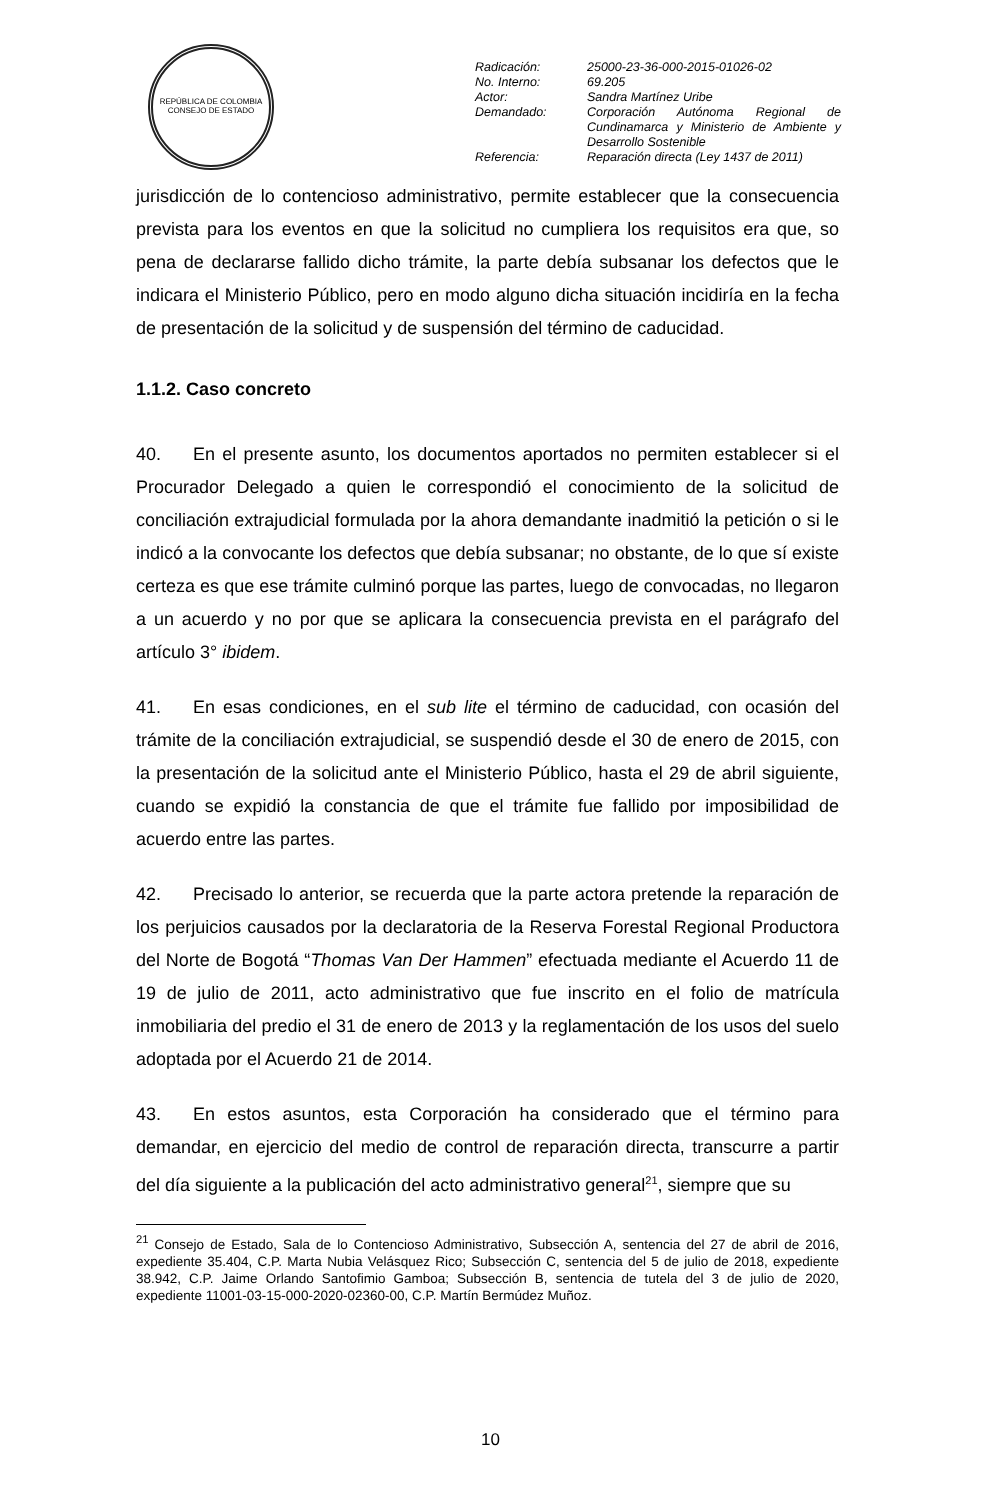REPÚBLICA DE COLOMBIA
CONSEJO DE ESTADO
| Radicación: | 25000-23-36-000-2015-01026-02 |
| No. Interno: | 69.205 |
| Actor: | Sandra Martínez Uribe |
| Demandado: | Corporación Autónoma Regional de Cundinamarca y Ministerio de Ambiente y Desarrollo Sostenible |
| Referencia: | Reparación directa (Ley 1437 de 2011) |
jurisdicción de lo contencioso administrativo, permite establecer que la consecuencia prevista para los eventos en que la solicitud no cumpliera los requisitos era que, so pena de declararse fallido dicho trámite, la parte debía subsanar los defectos que le indicara el Ministerio Público, pero en modo alguno dicha situación incidiría en la fecha de presentación de la solicitud y de suspensión del término de caducidad.
1.1.2. Caso concreto
40. En el presente asunto, los documentos aportados no permiten establecer si el Procurador Delegado a quien le correspondió el conocimiento de la solicitud de conciliación extrajudicial formulada por la ahora demandante inadmitió la petición o si le indicó a la convocante los defectos que debía subsanar; no obstante, de lo que sí existe certeza es que ese trámite culminó porque las partes, luego de convocadas, no llegaron a un acuerdo y no por que se aplicara la consecuencia prevista en el parágrafo del artículo 3° ibidem.
41. En esas condiciones, en el sub lite el término de caducidad, con ocasión del trámite de la conciliación extrajudicial, se suspendió desde el 30 de enero de 2015, con la presentación de la solicitud ante el Ministerio Público, hasta el 29 de abril siguiente, cuando se expidió la constancia de que el trámite fue fallido por imposibilidad de acuerdo entre las partes.
42. Precisado lo anterior, se recuerda que la parte actora pretende la reparación de los perjuicios causados por la declaratoria de la Reserva Forestal Regional Productora del Norte de Bogotá “Thomas Van Der Hammen” efectuada mediante el Acuerdo 11 de 19 de julio de 2011, acto administrativo que fue inscrito en el folio de matrícula inmobiliaria del predio el 31 de enero de 2013 y la reglamentación de los usos del suelo adoptada por el Acuerdo 21 de 2014.
43. En estos asuntos, esta Corporación ha considerado que el término para demandar, en ejercicio del medio de control de reparación directa, transcurre a partir del día siguiente a la publicación del acto administrativo general<sup>21</sup>, siempre que su
<sup>21</sup> Consejo de Estado, Sala de lo Contencioso Administrativo, Subsección A, sentencia del 27 de abril de 2016, expediente 35.404, C.P. Marta Nubia Velásquez Rico; Subsección C, sentencia del 5 de julio de 2018, expediente 38.942, C.P. Jaime Orlando Santofimio Gamboa; Subsección B, sentencia de tutela del 3 de julio de 2020, expediente 11001-03-15-000-2020-02360-00, C.P. Martín Bermúdez Muñoz.
10